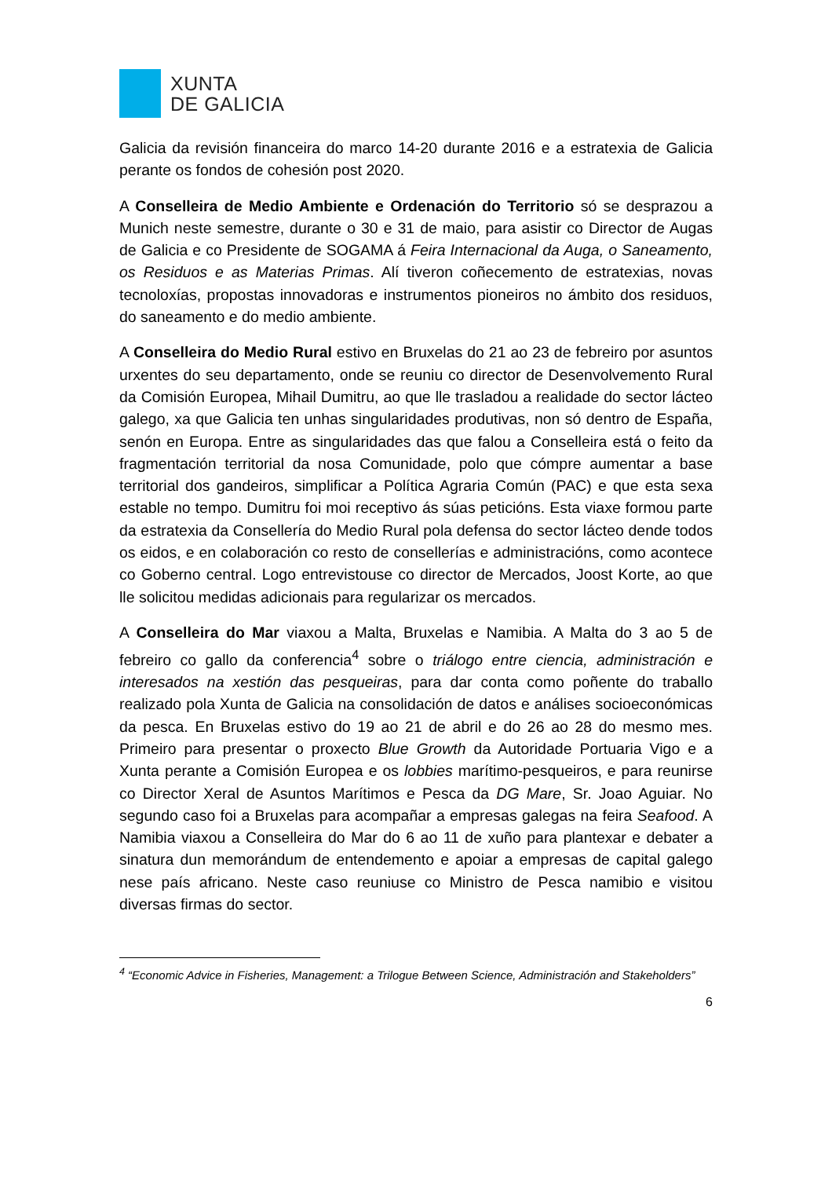XUNTA
DE GALICIA
Galicia da revisión financeira do marco 14-20 durante 2016 e a estratexia de Galicia perante os fondos de cohesión post 2020.
A Conselleira de Medio Ambiente e Ordenación do Territorio só se desprazou a Munich neste semestre, durante o 30 e 31 de maio, para asistir co Director de Augas de Galicia e co Presidente de SOGAMA á Feira Internacional da Auga, o Saneamento, os Residuos e as Materias Primas. Alí tiveron coñecemento de estratexias, novas tecnoloxías, propostas innovadoras e instrumentos pioneiros no ámbito dos residuos, do saneamento e do medio ambiente.
A Conselleira do Medio Rural estivo en Bruxelas do 21 ao 23 de febreiro por asuntos urxentes do seu departamento, onde se reuniu co director de Desenvolvemento Rural da Comisión Europea, Mihail Dumitru, ao que lle trasladou a realidade do sector lácteo galego, xa que Galicia ten unhas singularidades produtivas, non só dentro de España, senón en Europa. Entre as singularidades das que falou a Conselleira está o feito da fragmentación territorial da nosa Comunidade, polo que cómpre aumentar a base territorial dos gandeiros, simplificar a Política Agraria Común (PAC) e que esta sexa estable no tempo. Dumitru foi moi receptivo ás súas peticións. Esta viaxe formou parte da estratexia da Consellería do Medio Rural pola defensa do sector lácteo dende todos os eidos, e en colaboración co resto de consellerías e administracións, como acontece co Goberno central. Logo entrevistouse co director de Mercados, Joost Korte, ao que lle solicitou medidas adicionais para regularizar os mercados.
A Conselleira do Mar viaxou a Malta, Bruxelas e Namibia. A Malta do 3 ao 5 de febreiro co gallo da conferencia<sup>4</sup> sobre o triálogo entre ciencia, administración e interesados na xestión das pesqueiras, para dar conta como poñente do traballo realizado pola Xunta de Galicia na consolidación de datos e análises socioeconómicas da pesca. En Bruxelas estivo do 19 ao 21 de abril e do 26 ao 28 do mesmo mes. Primeiro para presentar o proxecto Blue Growth da Autoridade Portuaria Vigo e a Xunta perante a Comisión Europea e os lobbies marítimo-pesqueiros, e para reunirse co Director Xeral de Asuntos Marítimos e Pesca da DG Mare, Sr. Joao Aguiar. No segundo caso foi a Bruxelas para acompañar a empresas galegas na feira Seafood. A Namibia viaxou a Conselleira do Mar do 6 ao 11 de xuño para plantexar e debater a sinatura dun memorándum de entendemento e apoiar a empresas de capital galego nese país africano. Neste caso reuniuse co Ministro de Pesca namibio e visitou diversas firmas do sector.
<sup>4</sup> “Economic Advice in Fisheries, Management: a Trilogue Between Science, Administración and Stakeholders”
6